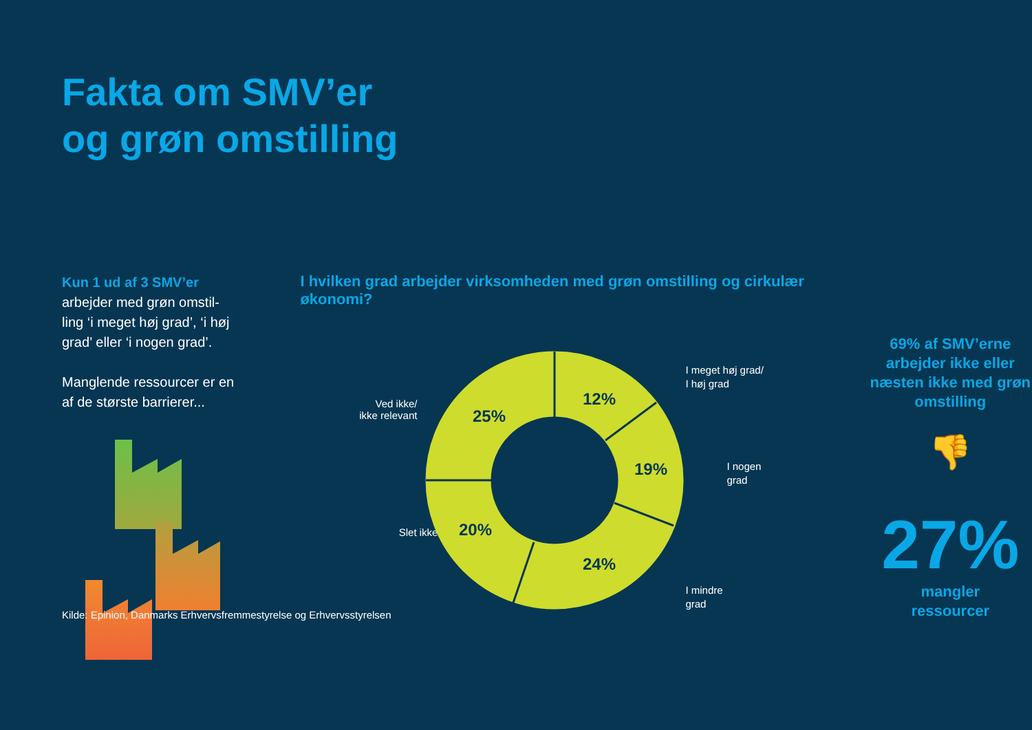Fakta om SMV’er
og grøn omstilling
Kun 1 ud af 3 SMV’er
arbejder med grøn omstil-ling ‘i meget høj grad’, ‘i høj grad’ eller ‘i nogen grad’.
Manglende ressourcer er en af de største barrierer...
I hvilken grad arbejder virksomheden med grøn omstilling og cirkulær økonomi?
Ved ikke/
ikke relevant
Slet ikke
12%
19%
24%
20%
25%
I meget høj grad/
I høj grad
I nogen
grad
I mindre
grad
69% af SMV’erne arbejder ikke eller næsten ikke med grøn omstilling
👎
27%
mangler
ressourcer
Kilde: Epinion, Danmarks Erhvervsfremmestyrelse og Erhvervsstyrelsen